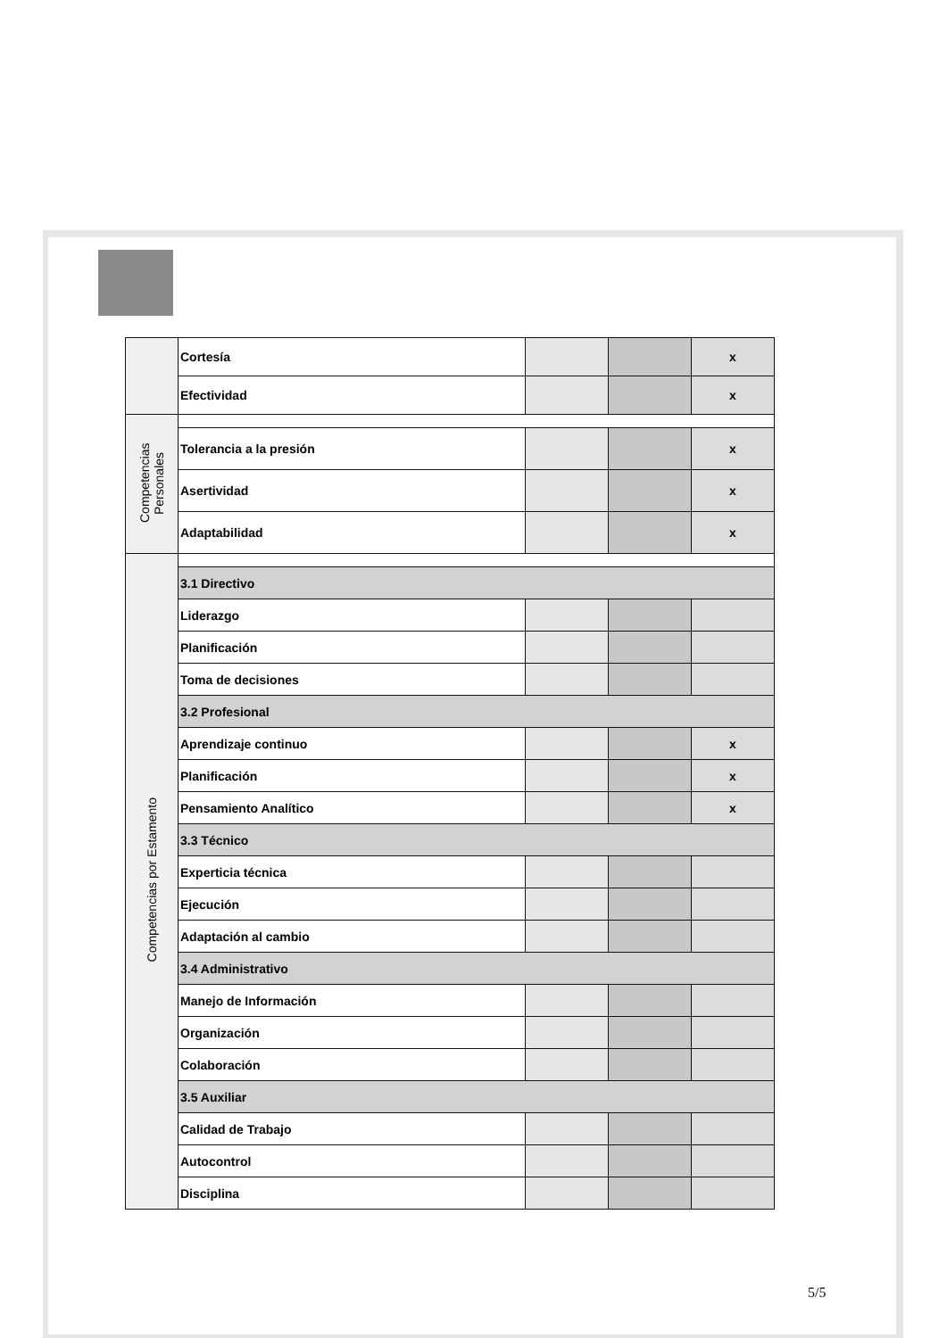| | Cortesía | | | x |
| | Efectividad | | | x |
| Competencias Personales | | | | |
| | Tolerancia a la presión | | | x |
| | Asertividad | | | x |
| | Adaptabilidad | | | x |
| Competencias por Estamento | | | | |
| | 3.1 Directivo | | | |
| | Liderazgo | | | |
| | Planificación | | | |
| | Toma de decisiones | | | |
| | 3.2 Profesional | | | |
| | Aprendizaje continuo | | | x |
| | Planificación | | | x |
| | Pensamiento Analítico | | | x |
| | 3.3 Técnico | | | |
| | Experticia técnica | | | |
| | Ejecución | | | |
| | Adaptación al cambio | | | |
| | 3.4 Administrativo | | | |
| | Manejo de Información | | | |
| | Organización | | | |
| | Colaboración | | | |
| | 3.5 Auxiliar | | | |
| | Calidad de Trabajo | | | |
| | Autocontrol | | | |
| | Disciplina | | | |
5/5